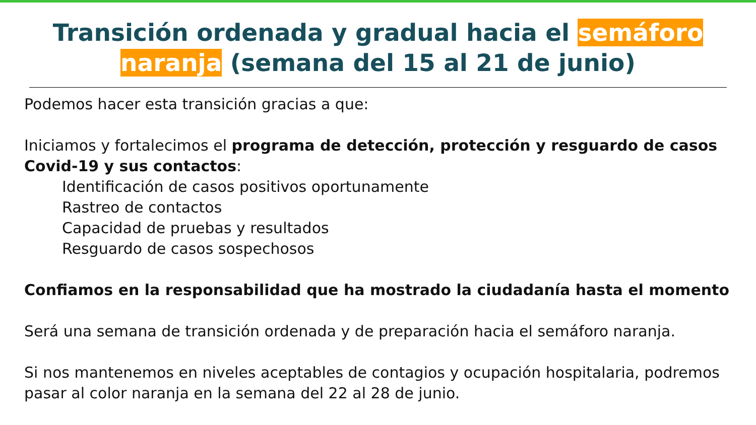Transición ordenada y gradual hacia el semáforo
naranja (semana del 15 al 21 de junio)
Podemos hacer esta transición gracias a que:
Iniciamos y fortalecimos el programa de detección, protección y resguardo de casos Covid-19 y sus contactos:
Identificación de casos positivos oportunamente
Rastreo de contactos
Capacidad de pruebas y resultados
Resguardo de casos sospechosos
Confiamos en la responsabilidad que ha mostrado la ciudadanía hasta el momento
Será una semana de transición ordenada y de preparación hacia el semáforo naranja.
Si nos mantenemos en niveles aceptables de contagios y ocupación hospitalaria, podremos pasar al color naranja en la semana del 22 al 28 de junio.